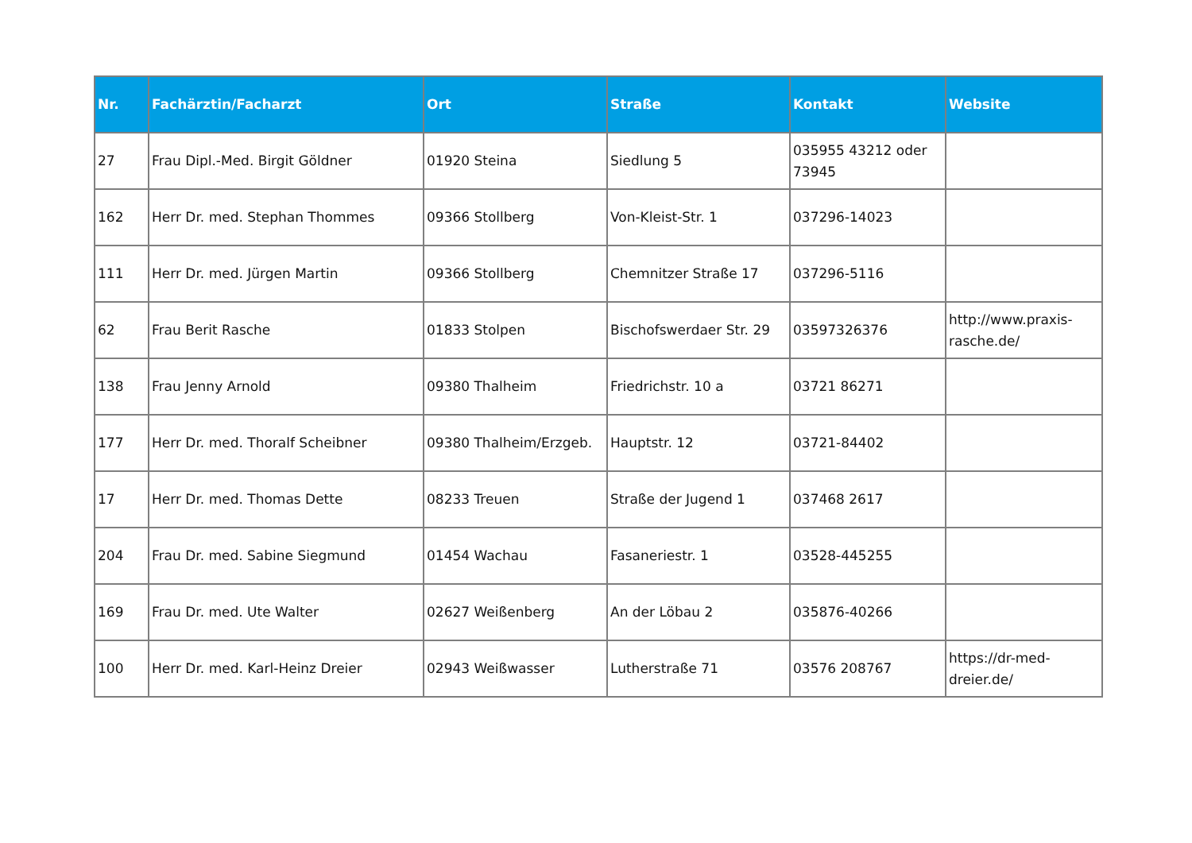| Nr. | Fachärztin/Facharzt | Ort | Straße | Kontakt | Website |
| --- | --- | --- | --- | --- | --- |
| 27 | Frau Dipl.-Med. Birgit Göldner | 01920 Steina | Siedlung 5 | 035955 43212 oder 73945 | |
| 162 | Herr Dr. med. Stephan Thommes | 09366 Stollberg | Von-Kleist-Str. 1 | 037296-14023 | |
| 111 | Herr Dr. med. Jürgen Martin | 09366 Stollberg | Chemnitzer Straße 17 | 037296-5116 | |
| 62 | Frau Berit Rasche | 01833 Stolpen | Bischofswerdaer Str. 29 | 03597326376 | http://www.praxis-rasche.de/ |
| 138 | Frau Jenny Arnold | 09380 Thalheim | Friedrichstr. 10 a | 03721 86271 | |
| 177 | Herr Dr. med. Thoralf Scheibner | 09380 Thalheim/Erzgeb. | Hauptstr. 12 | 03721-84402 | |
| 17 | Herr Dr. med. Thomas Dette | 08233 Treuen | Straße der Jugend 1 | 037468 2617 | |
| 204 | Frau Dr. med. Sabine Siegmund | 01454 Wachau | Fasaneriestr. 1 | 03528-445255 | |
| 169 | Frau Dr. med. Ute Walter | 02627 Weißenberg | An der Löbau 2 | 035876-40266 | |
| 100 | Herr Dr. med. Karl-Heinz Dreier | 02943 Weißwasser | Lutherstraße 71 | 03576 208767 | https://dr-med-dreier.de/ |